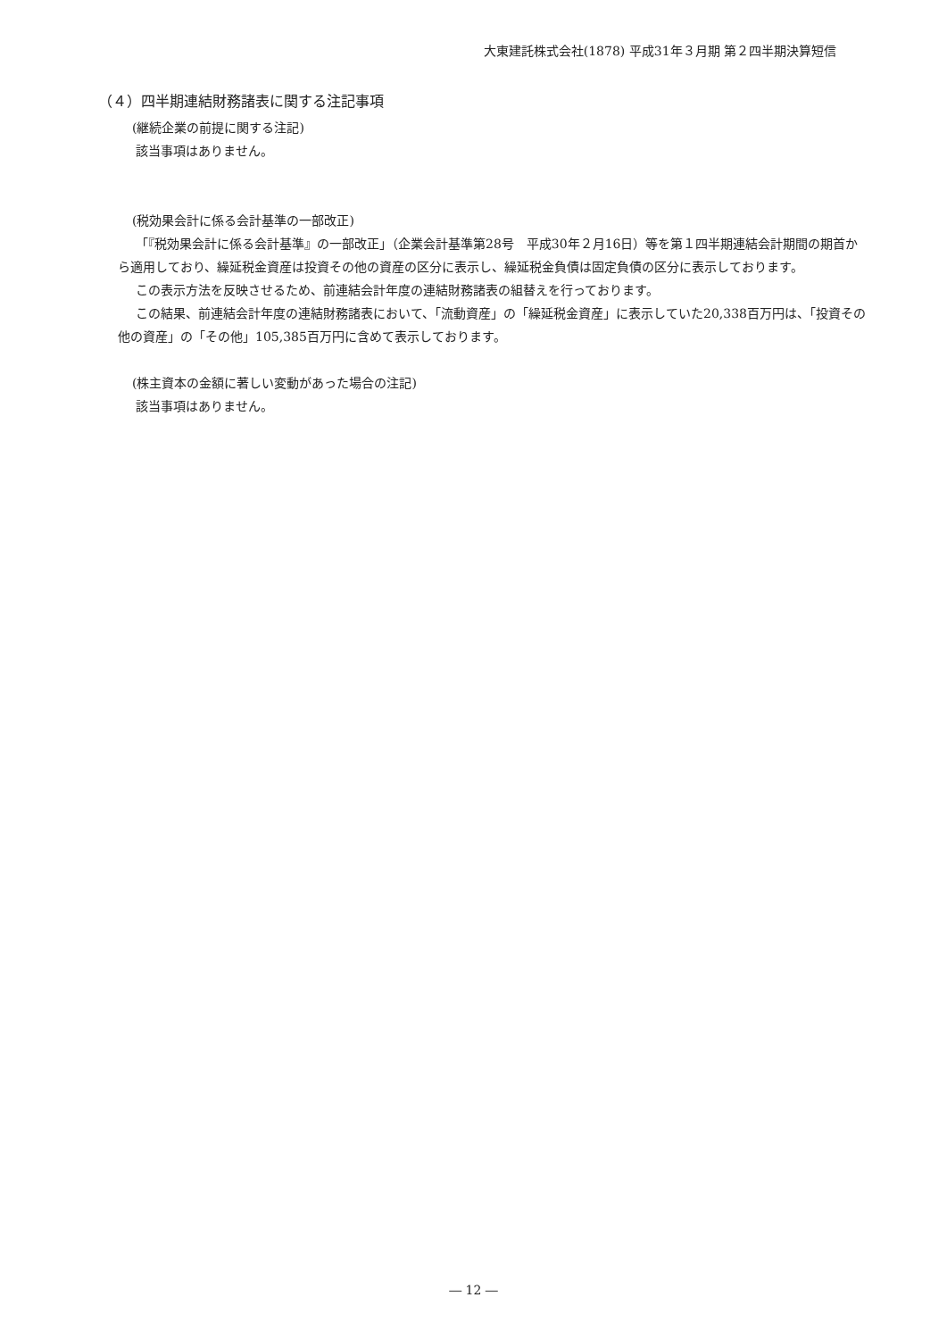大東建託株式会社(1878) 平成31年３月期 第２四半期決算短信
（４）四半期連結財務諸表に関する注記事項
(継続企業の前提に関する注記)
該当事項はありません。
(税効果会計に係る会計基準の一部改正)
「『税効果会計に係る会計基準』の一部改正」（企業会計基準第28号　平成30年２月16日）等を第１四半期連結会計期間の期首から適用しており、繰延税金資産は投資その他の資産の区分に表示し、繰延税金負債は固定負債の区分に表示しております。
この表示方法を反映させるため、前連結会計年度の連結財務諸表の組替えを行っております。
この結果、前連結会計年度の連結財務諸表において、「流動資産」の「繰延税金資産」に表示していた20,338百万円は、「投資その他の資産」の「その他」105,385百万円に含めて表示しております。
(株主資本の金額に著しい変動があった場合の注記)
該当事項はありません。
― 12 ―